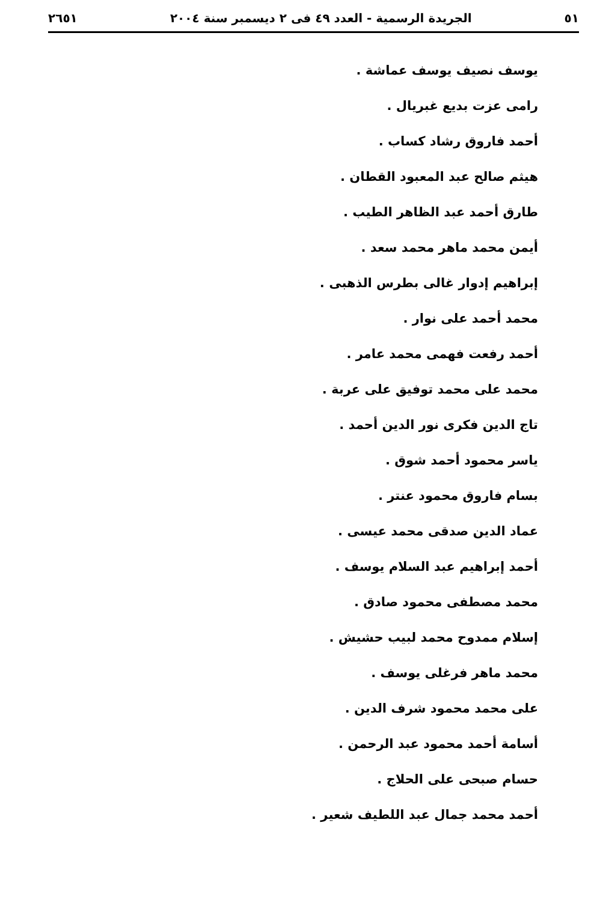٥١ الجريدة الرسمية - العدد ٤٩ فى ٢ ديسمبر سنة ٢٠٠٤ ٢٦٥١
يوسف نصيف يوسف عماشة .
رامى عزت بديع غبريال .
أحمد فاروق رشاد كساب .
هيثم صالح عبد المعبود القطان .
طارق أحمد عبد الظاهر الطيب .
أيمن محمد ماهر محمد سعد .
إبراهيم إدوار غالى بطرس الذهبى .
محمد أحمد على نوار .
أحمد رفعت فهمى محمد عامر .
محمد على محمد توفيق على عربة .
تاج الدين فكرى نور الدين أحمد .
ياسر محمود أحمد شوق .
بسام فاروق محمود عنتر .
عماد الدين صدقى محمد عيسى .
أحمد إبراهيم عبد السلام يوسف .
محمد مصطفى محمود صادق .
إسلام ممدوح محمد لبيب حشيش .
محمد ماهر فرغلى يوسف .
على محمد محمود شرف الدين .
أسامة أحمد محمود عبد الرحمن .
حسام صبحى على الحلاج .
أحمد محمد جمال عبد اللطيف شعير .